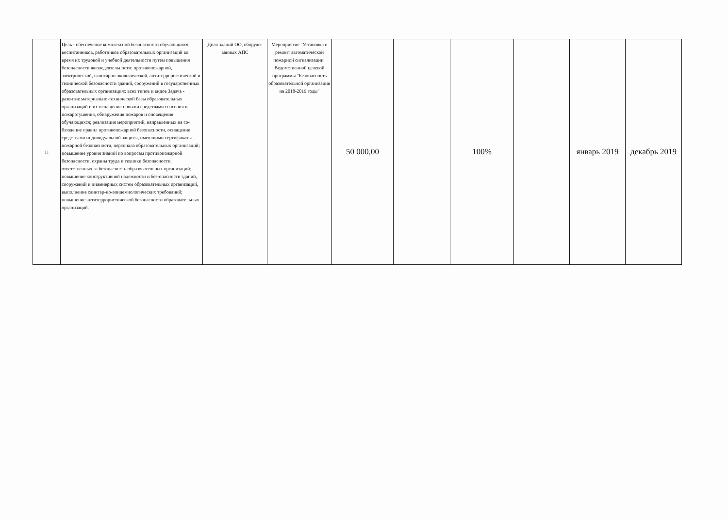| 11 | Цель - обеспечение комплексной безопасности обучающихся, воспитанников, работников образовательных организаций во время их трудовой и учебной деятельности путем повышения безопасности жизнедеятельности: противопожарной, электрической, санитарно-экологической, антитеррористической и технической безопасности зданий, сооружений в государственных образовательных организациях всех типов и видов Задача - развитие материально-технической базы образовательных организаций и их оснащение новыми средствами спасения и пожаротушения, обнаружения пожаров и оповещения обучающихся; реализация мероприятий, направленных на со-блюдение правил противопожарной безопасности, оснащение средствами индивидуальной защиты, имеющими сертификаты пожарной безопасности, персонала образовательных организаций; повышение уровня знаний по вопросам противопожарной безопасности, охраны труда и техники безопасности, ответственных за безопасность образовательных организаций; повышение конструктивной надежности и без-опасности зданий, сооружений и инженерных систем образовательных организаций, выполнение санитар-но-эпидемиологических требований; повышение антитеррористической безопасности образовательных организаций. | Доля зданий ОО, оборудо-ванных АПС | Мероприятие "Установка и ремонт автоматической пожарной сигнализации" Ведомственной целевой программы "Безопасность образовательной организации на 2018-2019 годы" | 50 000,00 | | 100% | | январь 2019 | декабрь 2019 |